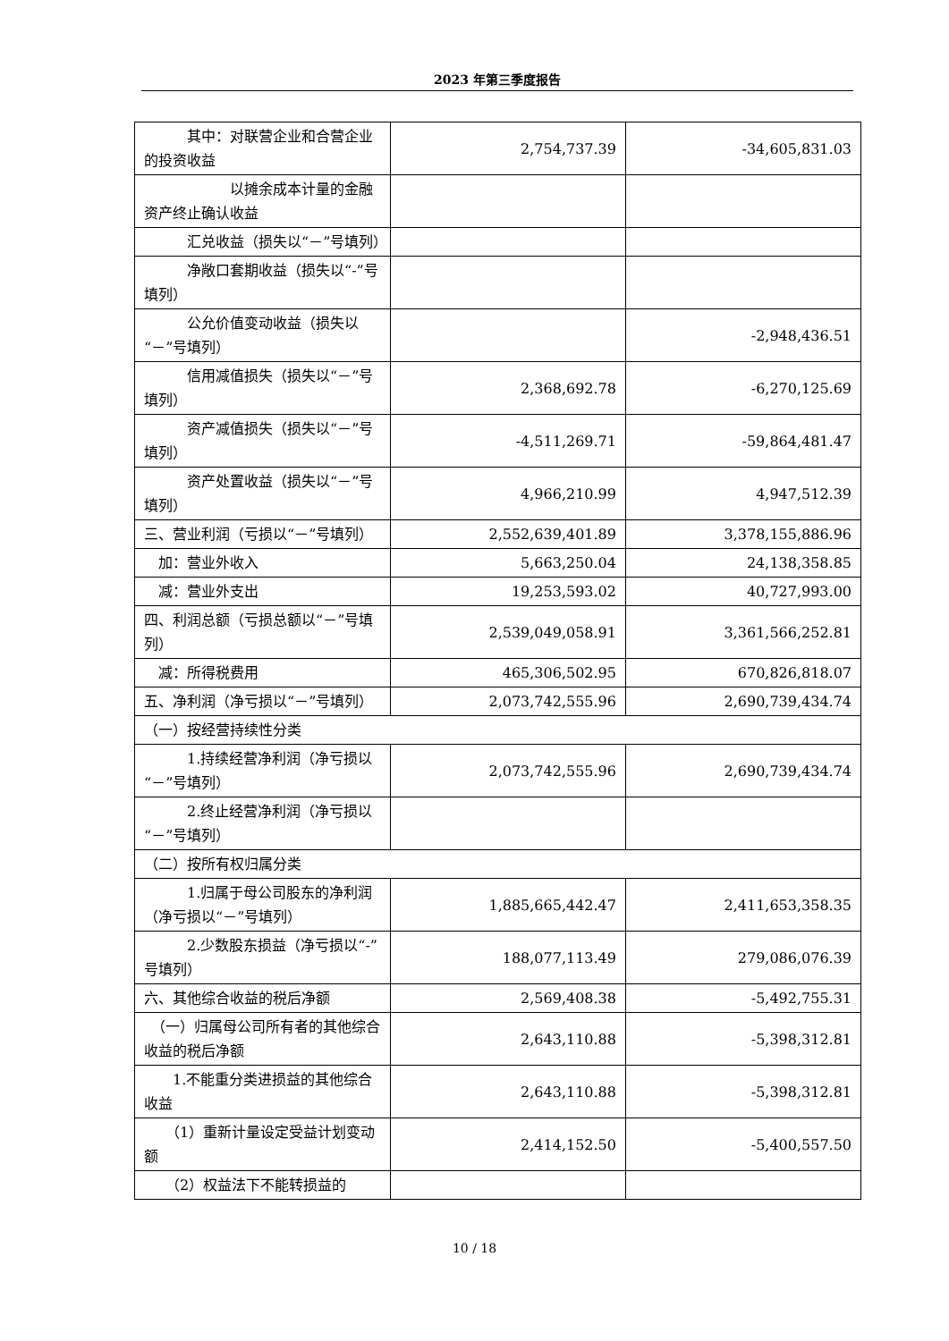2023 年第三季度报告
| 其中：对联营企业和合营企业的投资收益 | 2,754,737.39 | -34,605,831.03 |
| 以摊余成本计量的金融资产终止确认收益 | | |
| 汇兑收益（损失以“－”号填列） | | |
| 净敞口套期收益（损失以“-”号填列） | | |
| 公允价值变动收益（损失以“－”号填列） | | -2,948,436.51 |
| 信用减值损失（损失以“－”号填列） | 2,368,692.78 | -6,270,125.69 |
| 资产减值损失（损失以“－”号填列） | -4,511,269.71 | -59,864,481.47 |
| 资产处置收益（损失以“－”号填列） | 4,966,210.99 | 4,947,512.39 |
| 三、营业利润（亏损以“－”号填列） | 2,552,639,401.89 | 3,378,155,886.96 |
| 加：营业外收入 | 5,663,250.04 | 24,138,358.85 |
| 减：营业外支出 | 19,253,593.02 | 40,727,993.00 |
| 四、利润总额（亏损总额以“－”号填列） | 2,539,049,058.91 | 3,361,566,252.81 |
| 减：所得税费用 | 465,306,502.95 | 670,826,818.07 |
| 五、净利润（净亏损以“－”号填列） | 2,073,742,555.96 | 2,690,739,434.74 |
| （一）按经营持续性分类 | | |
| 1.持续经营净利润（净亏损以“－”号填列） | 2,073,742,555.96 | 2,690,739,434.74 |
| 2.终止经营净利润（净亏损以“－”号填列） | | |
| （二）按所有权归属分类 | | |
| 1.归属于母公司股东的净利润（净亏损以“－”号填列） | 1,885,665,442.47 | 2,411,653,358.35 |
| 2.少数股东损益（净亏损以“-”号填列） | 188,077,113.49 | 279,086,076.39 |
| 六、其他综合收益的税后净额 | 2,569,408.38 | -5,492,755.31 |
| （一）归属母公司所有者的其他综合收益的税后净额 | 2,643,110.88 | -5,398,312.81 |
| 1.不能重分类进损益的其他综合收益 | 2,643,110.88 | -5,398,312.81 |
| （1）重新计量设定受益计划变动额 | 2,414,152.50 | -5,400,557.50 |
| （2）权益法下不能转损益的 | | |
10 / 18